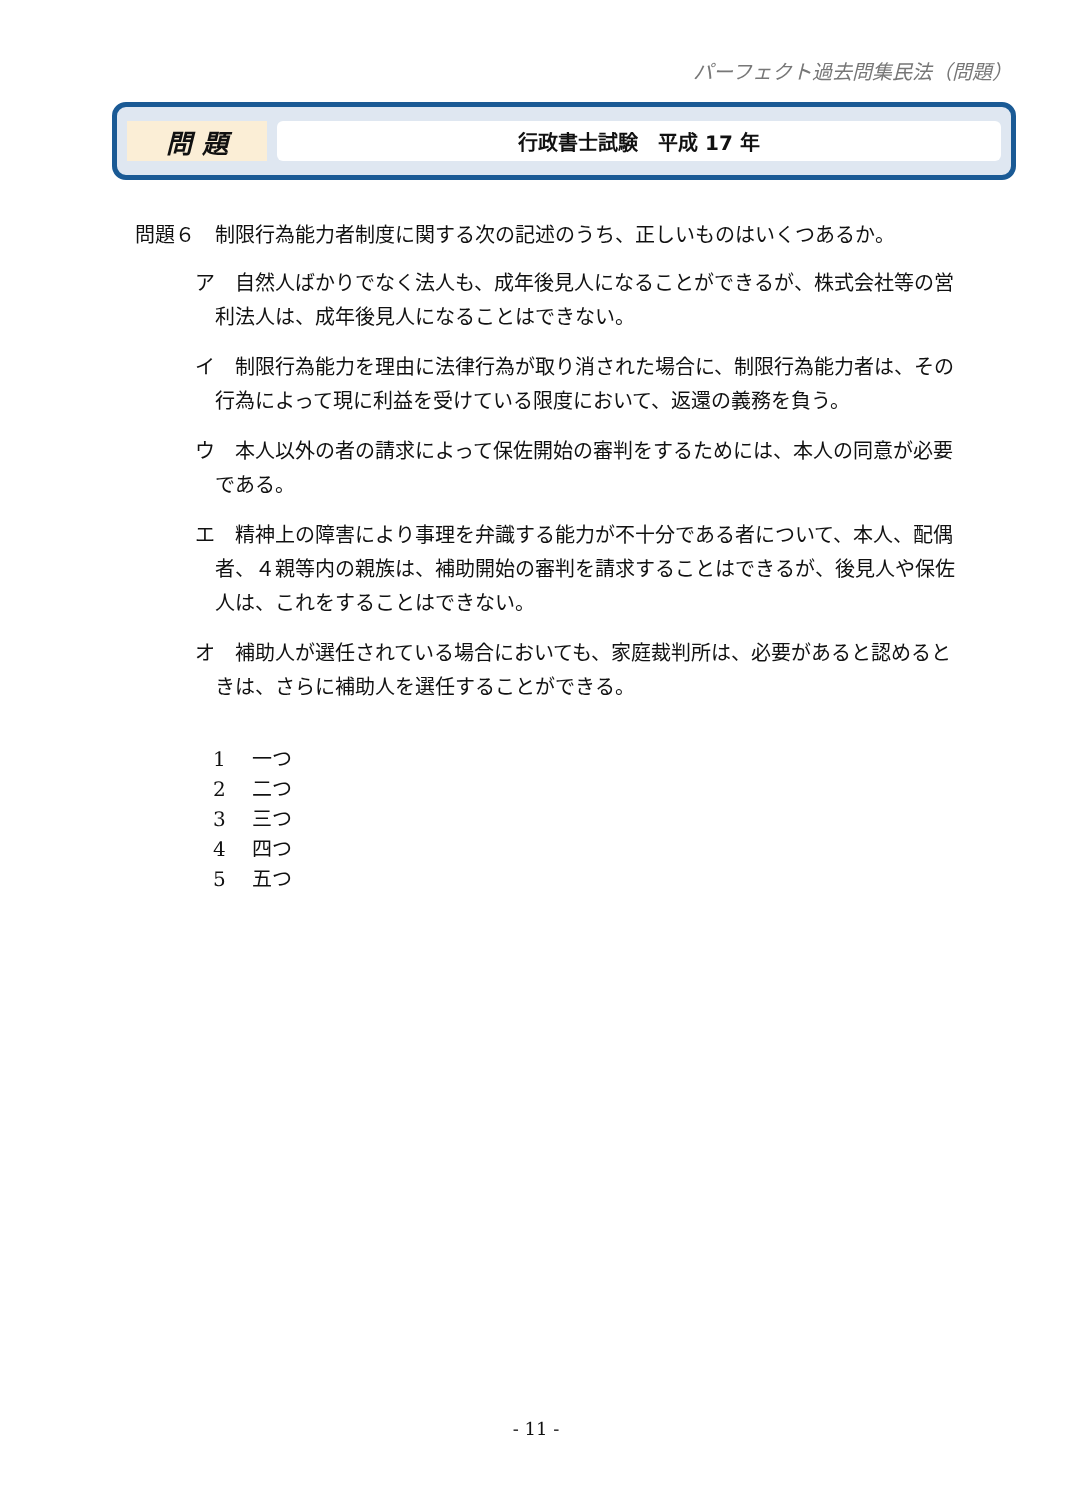パーフェクト過去問集民法（問題）
問 題
行政書士試験　平成 17 年
問題６　制限行為能力者制度に関する次の記述のうち、正しいものはいくつあるか。
ア　自然人ばかりでなく法人も、成年後見人になることができるが、株式会社等の営利法人は、成年後見人になることはできない。
イ　制限行為能力を理由に法律行為が取り消された場合に、制限行為能力者は、その行為によって現に利益を受けている限度において、返還の義務を負う。
ウ　本人以外の者の請求によって保佐開始の審判をするためには、本人の同意が必要である。
エ　精神上の障害により事理を弁識する能力が不十分である者について、本人、配偶者、４親等内の親族は、補助開始の審判を請求することはできるが、後見人や保佐人は、これをすることはできない。
オ　補助人が選任されている場合においても、家庭裁判所は、必要があると認めるときは、さらに補助人を選任することができる。
1　 一つ
2　 二つ
3　 三つ
4　 四つ
5　 五つ
- 11 -